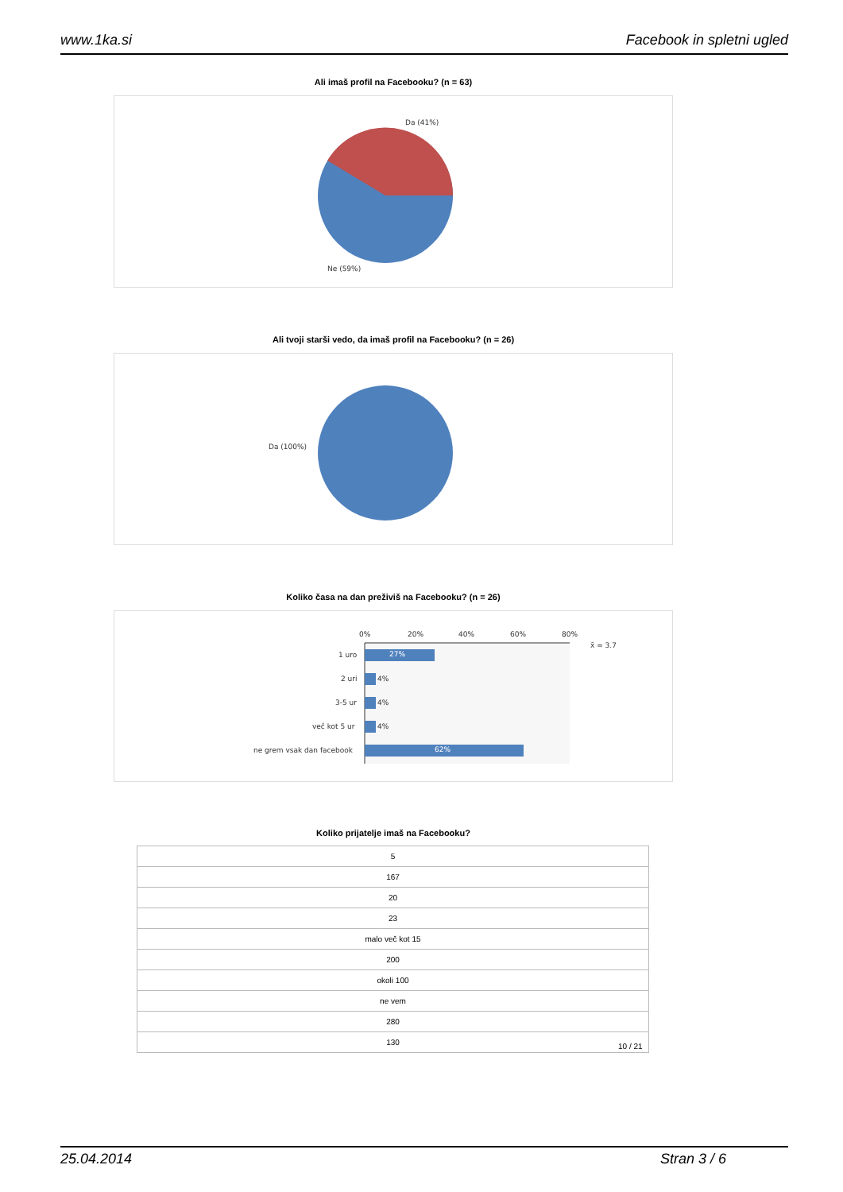www.1ka.si Facebook in spletni ugled
Ali imaš profil na Facebooku? (n = 63)
Da (41%)
Ne (59%)
Ali tvoji starši vedo, da imaš profil na Facebooku? (n = 26)
Da (100%)
Koliko časa na dan preživiš na Facebooku? (n = 26)
0% 20% 40% 60% 80%
x̄ = 3.7
1 uro 27%
2 uri 4%
3-5 ur 4%
več kot 5 ur 4%
ne grem vsak dan facebook 62%
Koliko prijatelje imaš na Facebooku?
| 5 |
| 167 |
| 20 |
| 23 |
| malo več kot 15 |
| 200 |
| okoli 100 |
| ne vem |
| 280 |
| 130 |
10 / 21
25.04.2014 Stran 3 / 6